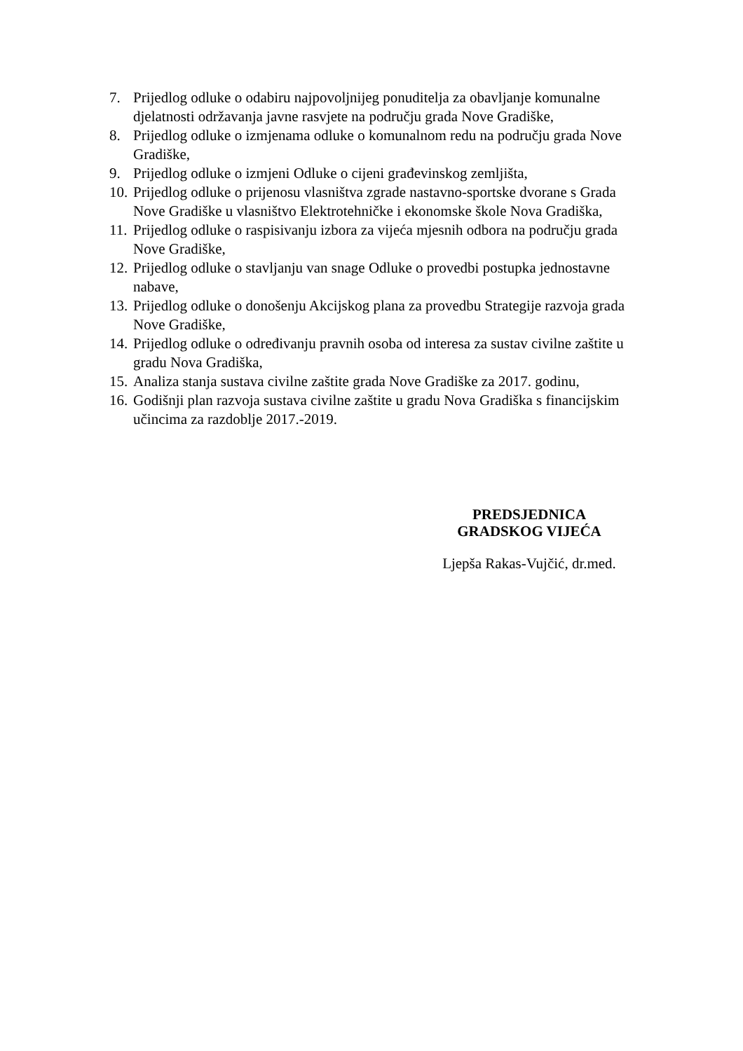7. Prijedlog odluke o odabiru najpovoljnijeg ponuditelja za obavljanje komunalne djelatnosti održavanja javne rasvjete na području grada Nove Gradiške,
8. Prijedlog odluke o izmjenama odluke o komunalnom redu na području grada Nove Gradiške,
9. Prijedlog odluke o izmjeni Odluke o cijeni građevinskog zemljišta,
10. Prijedlog odluke o prijenosu vlasništva zgrade nastavno-sportske dvorane s Grada Nove Gradiške u vlasništvo Elektrotehničke i ekonomske škole Nova Gradiška,
11. Prijedlog odluke o raspisivanju izbora za vijeća mjesnih odbora na području grada Nove Gradiške,
12. Prijedlog odluke o stavljanju van snage Odluke o provedbi postupka jednostavne nabave,
13. Prijedlog odluke o donošenju Akcijskog plana za provedbu Strategije razvoja grada Nove Gradiške,
14. Prijedlog odluke o određivanju pravnih osoba od interesa za sustav civilne zaštite u gradu Nova Gradiška,
15. Analiza stanja sustava civilne zaštite grada Nove Gradiške za 2017. godinu,
16. Godišnji plan razvoja sustava civilne zaštite u gradu Nova Gradiška s financijskim učincima za razdoblje 2017.-2019.
PREDSJEDNICA
GRADSKOG VIJEĆA
Ljepša Rakas-Vujčić, dr.med.